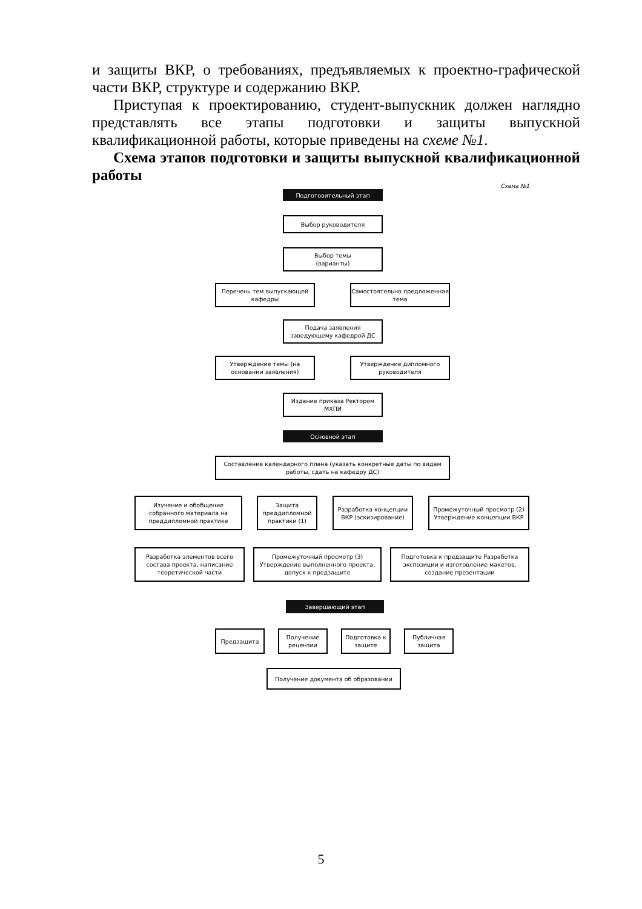и защиты ВКР, о требованиях, предъявляемых к проектно-графической части ВКР, структуре и содержанию ВКР.
Приступая к проектированию, студент-выпускник должен наглядно представлять все этапы подготовки и защиты выпускной квалификационной работы, которые приведены на схеме №1.
Схема этапов подготовки и защиты выпускной квалификационной работы
Схема №1
Подготовительный этап
Выбор руководителя
Выбор темы
(варианты)
Перечень тем выпускающей кафедры
Самостоятельно предложенная тема
Подача заявления заведующему кафедрой ДС
Утверждение темы (на основании заявления)
Утверждение дипломного руководителя
Издание приказа Ректором МХПИ
Основной этап
Составление календарного плана (указать конкретные даты по видам работы, сдать на кафедру ДС)
Изучение и обобщение собранного материала на преддипломной практике
Защита преддипломной практики (1)
Разработка концепции ВКР (эскизирование)
Промежуточный просмотр (2) Утверждение концепции ВКР
Разработка элементов всего состава проекта, написание теоретической части
Промежуточный просмотр (3) Утверждение выполненного проекта, допуск к предзащите
Подготовка к предзащите Разработка экспозиции и изготовление макетов, создание презентации
Завершающий этап
Предзащита
Получение рецензии
Подготовка к защите
Публичная защита
Получение документа об образовании
5